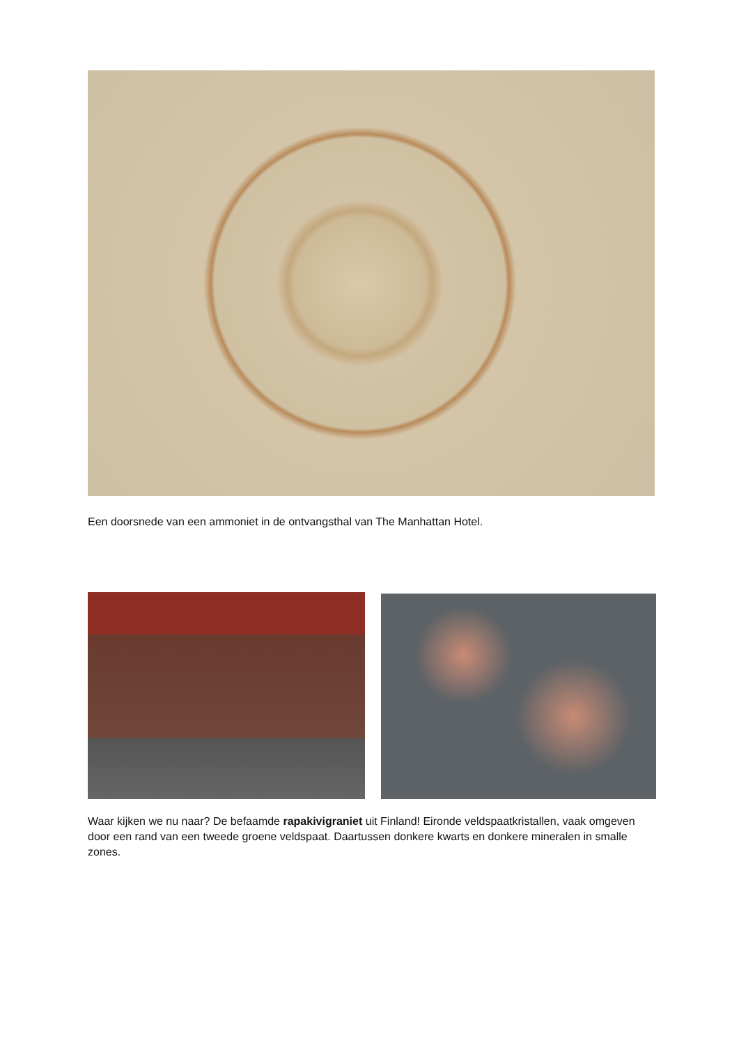Een doorsnede van een ammoniet in de ontvangsthal van The Manhattan Hotel.
Waar kijken we nu naar? De befaamde rapakivigraniet uit Finland! Eironde veldspaatkristallen, vaak omgeven door een rand van een tweede groene veldspaat. Daartussen donkere kwarts en donkere mineralen in smalle zones.